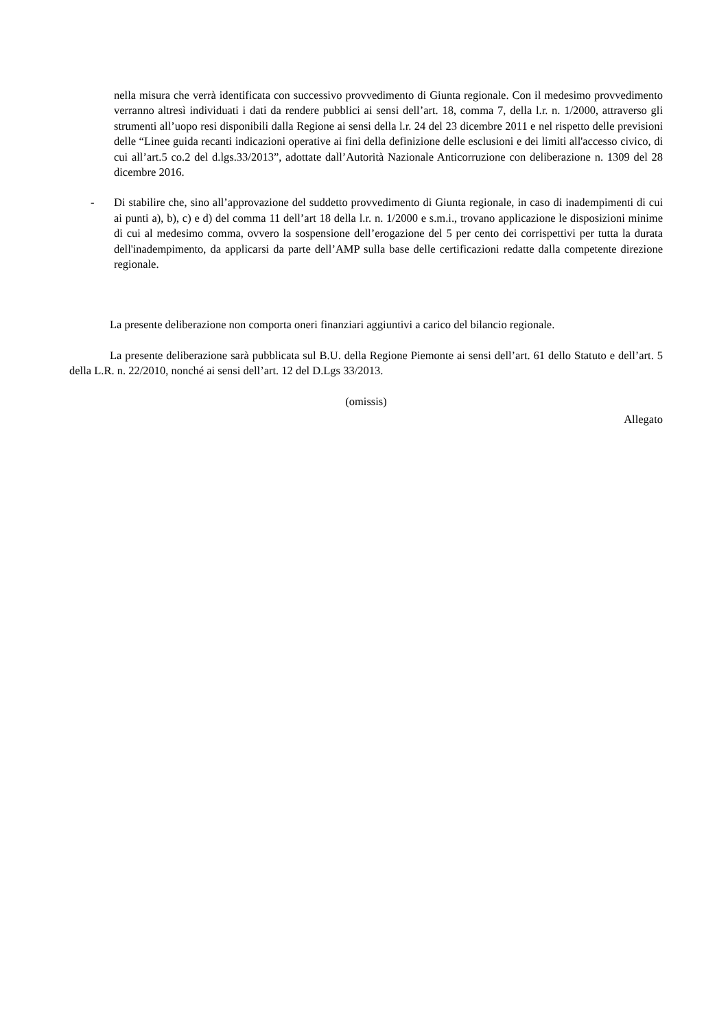nella misura che verrà identificata con successivo provvedimento di Giunta regionale. Con il medesimo provvedimento verranno altresì individuati i dati da rendere pubblici ai sensi dell’art. 18, comma 7, della l.r. n. 1/2000, attraverso gli strumenti all’uopo resi disponibili dalla Regione ai sensi della l.r. 24 del 23 dicembre 2011 e nel rispetto delle previsioni delle “Linee guida recanti indicazioni operative ai fini della definizione delle esclusioni e dei limiti all'accesso civico, di cui all’art.5 co.2 del d.lgs.33/2013”, adottate dall’Autorità Nazionale Anticorruzione con deliberazione n. 1309 del 28 dicembre 2016.
- Di stabilire che, sino all’approvazione del suddetto provvedimento di Giunta regionale, in caso di inadempimenti di cui ai punti a), b), c) e d) del comma 11 dell’art 18 della l.r. n. 1/2000 e s.m.i., trovano applicazione le disposizioni minime di cui al medesimo comma, ovvero la sospensione dell’erogazione del 5 per cento dei corrispettivi per tutta la durata dell'inadempimento, da applicarsi da parte dell’AMP sulla base delle certificazioni redatte dalla competente direzione regionale.
La presente deliberazione non comporta oneri finanziari aggiuntivi a carico del bilancio regionale.
La presente deliberazione sarà pubblicata sul B.U. della Regione Piemonte ai sensi dell’art. 61 dello Statuto e dell’art. 5 della L.R. n. 22/2010, nonché ai sensi dell’art. 12 del D.Lgs 33/2013.
(omissis)
Allegato